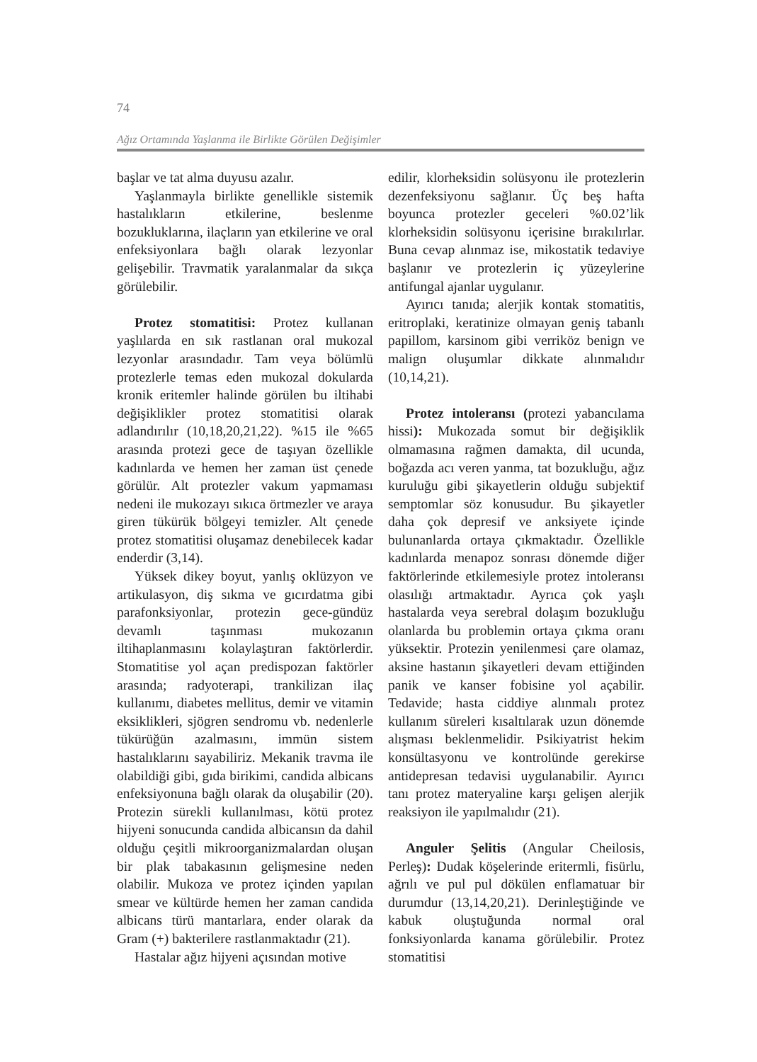74
Ağız Ortamında Yaşlanma ile Birlikte Görülen Değişimler
başlar ve tat alma duyusu azalır.
Yaşlanmayla birlikte genellikle sistemik hastalıkların etkilerine, beslenme bozukluklarına, ilaçların yan etkilerine ve oral enfeksiyonlara bağlı olarak lezyonlar gelişebilir. Travmatik yaralanmalar da sıkça görülebilir.
Protez stomatitisi: Protez kullanan yaşlılarda en sık rastlanan oral mukozal lezyonlar arasındadır. Tam veya bölümlü protezlerle temas eden mukozal dokularda kronik eritemler halinde görülen bu iltihabi değişiklikler protez stomatitisi olarak adlandırılır (10,18,20,21,22). %15 ile %65 arasında protezi gece de taşıyan özellikle kadınlarda ve hemen her zaman üst çenede görülür. Alt protezler vakum yapmaması nedeni ile mukozayı sıkıca örtmezler ve araya giren tükürük bölgeyi temizler. Alt çenede protez stomatitisi oluşamaz denebilecek kadar enderdir (3,14).
Yüksek dikey boyut, yanlış oklüzyon ve artikulasyon, diş sıkma ve gıcırdatma gibi parafonksiyonlar, protezin gece-gündüz devamlı taşınması mukozanın iltihaplanmasını kolaylaştıran faktörlerdir. Stomatitise yol açan predispozan faktörler arasında; radyoterapi, trankilizan ilaç kullanımı, diabetes mellitus, demir ve vitamin eksiklikleri, sjögren sendromu vb. nedenlerle tükürüğün azalmasını, immün sistem hastalıklarını sayabiliriz. Mekanik travma ile olabildiği gibi, gıda birikimi, candida albicans enfeksiyonuna bağlı olarak da oluşabilir (20). Protezin sürekli kullanılması, kötü protez hijyeni sonucunda candida albicansın da dahil olduğu çeşitli mikroorganizmalardan oluşan bir plak tabakasının gelişmesine neden olabilir. Mukoza ve protez içinden yapılan smear ve kültürde hemen her zaman candida albicans türü mantarlara, ender olarak da Gram (+) bakterilere rastlanmaktadır (21).
Hastalar ağız hijyeni açısından motive
edilir, klorheksidin solüsyonu ile protezlerin dezenfeksiyonu sağlanır. Üç beş hafta boyunca protezler geceleri %0.02’lik klorheksidin solüsyonu içerisine bırakılırlar. Buna cevap alınmaz ise, mikostatik tedaviye başlanır ve protezlerin iç yüzeylerine antifungal ajanlar uygulanır.
Ayırıcı tanıda; alerjik kontak stomatitis, eritroplaki, keratinize olmayan geniş tabanlı papillom, karsinom gibi verriköz benign ve malign oluşumlar dikkate alınmalıdır (10,14,21).
Protez intoleransı (protezi yabancılama hissi): Mukozada somut bir değişiklik olmamasına rağmen damakta, dil ucunda, boğazda acı veren yanma, tat bozukluğu, ağız kuruluğu gibi şikayetlerin olduğu subjektif semptomlar söz konusudur. Bu şikayetler daha çok depresif ve anksiyete içinde bulunanlarda ortaya çıkmaktadır. Özellikle kadınlarda menapoz sonrası dönemde diğer faktörlerinde etkilemesiyle protez intoleransı olasılığı artmaktadır. Ayrıca çok yaşlı hastalarda veya serebral dolaşım bozukluğu olanlarda bu problemin ortaya çıkma oranı yüksektir. Protezin yenilenmesi çare olamaz, aksine hastanın şikayetleri devam ettiğinden panik ve kanser fobisine yol açabilir. Tedavide; hasta ciddiye alınmalı protez kullanım süreleri kısaltılarak uzun dönemde alışması beklenmelidir. Psikiyatrist hekim konsültasyonu ve kontrolünde gerekirse antidepresan tedavisi uygulanabilir. Ayırıcı tanı protez materyaline karşı gelişen alerjik reaksiyon ile yapılmalıdır (21).
Anguler Şelitis (Angular Cheilosis, Perleş): Dudak köşelerinde eritermli, fisürlu, ağrılı ve pul pul dökülen enflamatuar bir durumdur (13,14,20,21). Derinleştiğinde ve kabuk oluştuğunda normal oral fonksiyonlarda kanama görülebilir. Protez stomatitisi